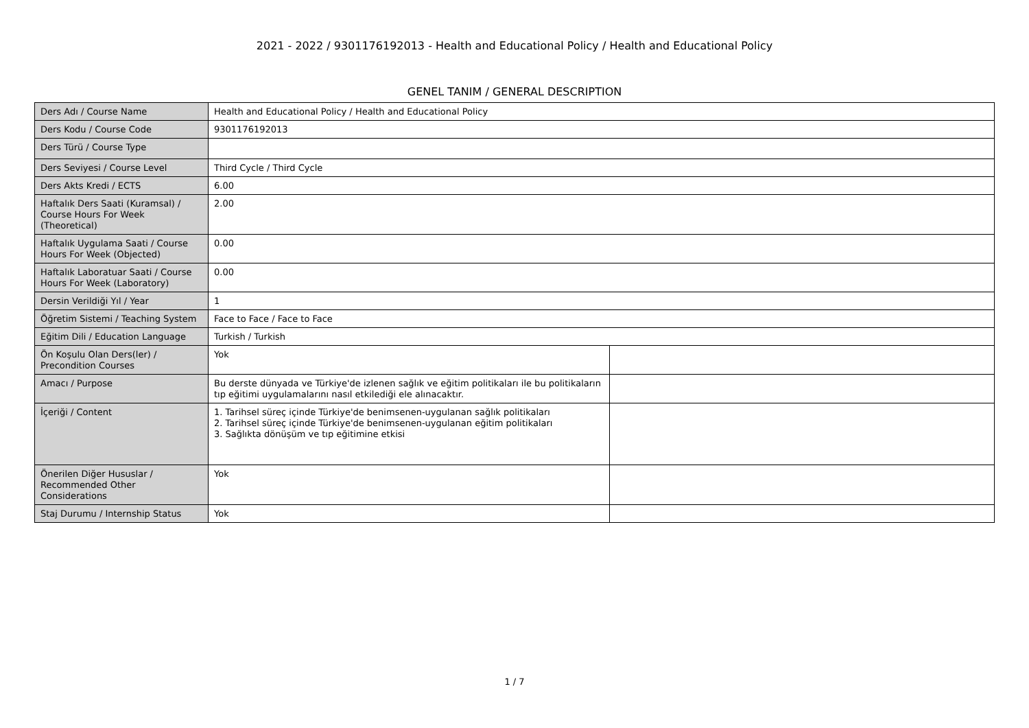2021 - 2022 / 9301176192013 - Health and Educational Policy / Health and Educational Policy
GENEL TANIM / GENERAL DESCRIPTION
| Ders Adı / Course Name | Health and Educational Policy / Health and Educational Policy | |
| Ders Kodu / Course Code | 9301176192013 | |
| Ders Türü / Course Type | | |
| Ders Seviyesi / Course Level | Third Cycle / Third Cycle | |
| Ders Akts Kredi / ECTS | 6.00 | |
| Haftalık Ders Saati (Kuramsal) / Course Hours For Week (Theoretical) | 2.00 | |
| Haftalık Uygulama Saati / Course Hours For Week (Objected) | 0.00 | |
| Haftalık Laboratuar Saati / Course Hours For Week (Laboratory) | 0.00 | |
| Dersin Verildiği Yıl / Year | 1 | |
| Öğretim Sistemi / Teaching System | Face to Face / Face to Face | |
| Eğitim Dili / Education Language | Turkish / Turkish | |
| Ön Koşulu Olan Ders(ler) / Precondition Courses | Yok | |
| Amacı / Purpose | Bu derste dünyada ve Türkiye'de izlenen sağlık ve eğitim politikaları ile bu politikaların tıp eğitimi uygulamalarını nasıl etkilediği ele alınacaktır. | |
| İçeriği / Content | 1. Tarihsel süreç içinde Türkiye'de benimsenen-uygulanan sağlık politikaları 2. Tarihsel süreç içinde Türkiye'de benimsenen-uygulanan eğitim politikaları 3. Sağlıkta dönüşüm ve tıp eğitimine etkisi | |
| Önerilen Diğer Hususlar / Recommended Other Considerations | Yok | |
| Staj Durumu / Internship Status | Yok | |
1 / 7